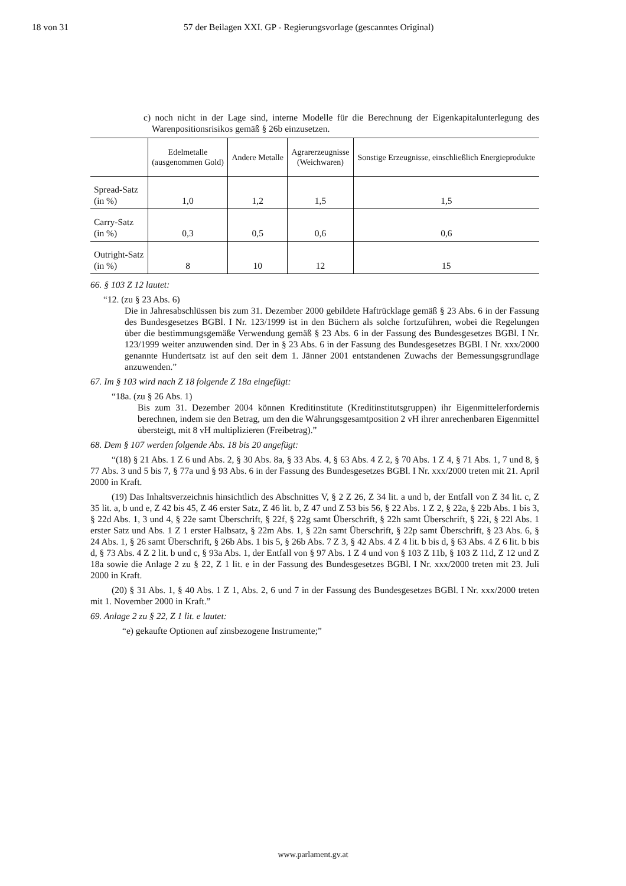18 von 31 57 der Beilagen XXI. GP - Regierungsvorlage (gescanntes Original)
c) noch nicht in der Lage sind, interne Modelle für die Berechnung der Eigenkapitalunterlegung des Warenpositionsrisikos gemäß § 26b einzusetzen.
| | Edelmetalle (ausgenommen Gold) | Andere Metalle | Agrarerzeugnisse (Weichwaren) | Sonstige Erzeugnisse, einschließlich Energieprodukte |
| --- | --- | --- | --- | --- |
| Spread-Satz (in %) | 1,0 | 1,2 | 1,5 | 1,5 |
| Carry-Satz (in %) | 0,3 | 0,5 | 0,6 | 0,6 |
| Outright-Satz (in %) | 8 | 10 | 12 | 15 |
66. § 103 Z 12 lautet:
“12. (zu § 23 Abs. 6)
Die in Jahresabschlüssen bis zum 31. Dezember 2000 gebildete Haftrücklage gemäß § 23 Abs. 6 in der Fassung des Bundesgesetzes BGBl. I Nr. 123/1999 ist in den Büchern als solche fortzuführen, wobei die Regelungen über die bestimmungsgemäße Verwendung gemäß § 23 Abs. 6 in der Fassung des Bundesgesetzes BGBl. I Nr. 123/1999 weiter anzuwenden sind. Der in § 23 Abs. 6 in der Fassung des Bundesgesetzes BGBl. I Nr. xxx/2000 genannte Hundertsatz ist auf den seit dem 1. Jänner 2001 entstandenen Zuwachs der Bemessungsgrundlage anzuwenden.”
67. Im § 103 wird nach Z 18 folgende Z 18a eingefügt:
“18a. (zu § 26 Abs. 1)
Bis zum 31. Dezember 2004 können Kreditinstitute (Kreditinstitutsgruppen) ihr Eigenmittelerfordernis berechnen, indem sie den Betrag, um den die Währungsgesamtposition 2 vH ihrer anrechenbaren Eigenmittel übersteigt, mit 8 vH multiplizieren (Freibetrag).”
68. Dem § 107 werden folgende Abs. 18 bis 20 angefügt:
“(18) § 21 Abs. 1 Z 6 und Abs. 2, § 30 Abs. 8a, § 33 Abs. 4, § 63 Abs. 4 Z 2, § 70 Abs. 1 Z 4, § 71 Abs. 1, 7 und 8, § 77 Abs. 3 und 5 bis 7, § 77a und § 93 Abs. 6 in der Fassung des Bundesgesetzes BGBl. I Nr. xxx/2000 treten mit 21. April 2000 in Kraft.
(19) Das Inhaltsverzeichnis hinsichtlich des Abschnittes V, § 2 Z 26, Z 34 lit. a und b, der Entfall von Z 34 lit. c, Z 35 lit. a, b und e, Z 42 bis 45, Z 46 erster Satz, Z 46 lit. b, Z 47 und Z 53 bis 56, § 22 Abs. 1 Z 2, § 22a, § 22b Abs. 1 bis 3, § 22d Abs. 1, 3 und 4, § 22e samt Überschrift, § 22f, § 22g samt Überschrift, § 22h samt Überschrift, § 22i, § 22l Abs. 1 erster Satz und Abs. 1 Z 1 erster Halbsatz, § 22m Abs. 1, § 22n samt Überschrift, § 22p samt Überschrift, § 23 Abs. 6, § 24 Abs. 1, § 26 samt Überschrift, § 26b Abs. 1 bis 5, § 26b Abs. 7 Z 3, § 42 Abs. 4 Z 4 lit. b bis d, § 63 Abs. 4 Z 6 lit. b bis d, § 73 Abs. 4 Z 2 lit. b und c, § 93a Abs. 1, der Entfall von § 97 Abs. 1 Z 4 und von § 103 Z 11b, § 103 Z 11d, Z 12 und Z 18a sowie die Anlage 2 zu § 22, Z 1 lit. e in der Fassung des Bundesgesetzes BGBl. I Nr. xxx/2000 treten mit 23. Juli 2000 in Kraft.
(20) § 31 Abs. 1, § 40 Abs. 1 Z 1, Abs. 2, 6 und 7 in der Fassung des Bundesgesetzes BGBl. I Nr. xxx/2000 treten mit 1. November 2000 in Kraft.”
69. Anlage 2 zu § 22, Z 1 lit. e lautet:
“e) gekaufte Optionen auf zinsbezogene Instrumente;”
www.parlament.gv.at